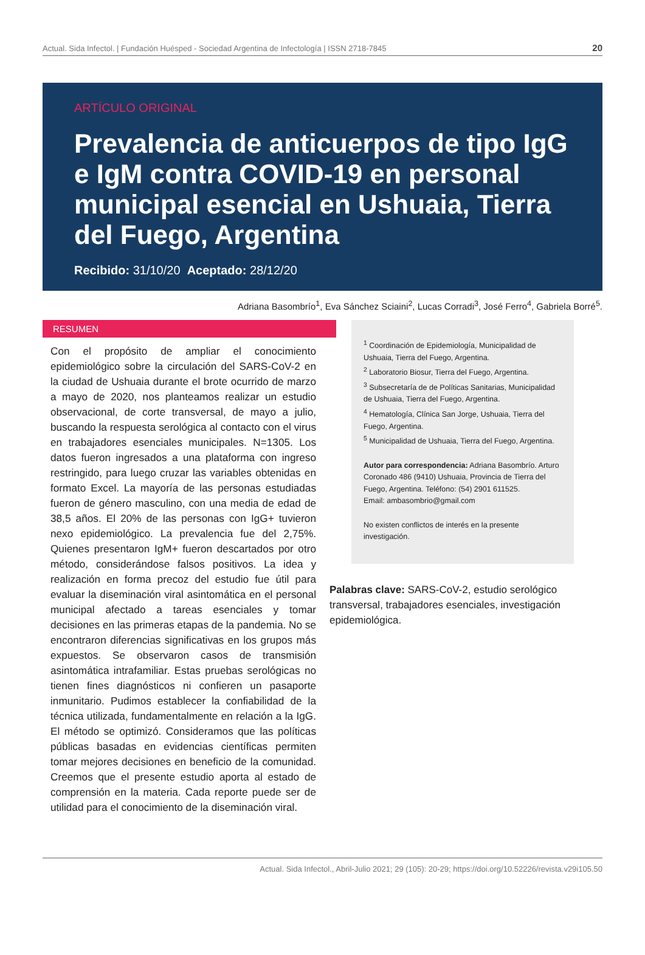Actual. Sida Infectol. | Fundación Huésped - Sociedad Argentina de Infectología | ISSN 2718-7845 20
ARTÍCULO ORIGINAL
Prevalencia de anticuerpos de tipo IgG e IgM contra COVID-19 en personal municipal esencial en Ushuaia, Tierra del Fuego, Argentina
Recibido: 31/10/20 Aceptado: 28/12/20
Adriana Basombrío<sup>1</sup>, Eva Sánchez Sciaini<sup>2</sup>, Lucas Corradi<sup>3</sup>, José Ferro<sup>4</sup>, Gabriela Borré<sup>5</sup>.
RESUMEN
Con el propósito de ampliar el conocimiento epidemiológico sobre la circulación del SARS-CoV-2 en la ciudad de Ushuaia durante el brote ocurrido de marzo a mayo de 2020, nos planteamos realizar un estudio observacional, de corte transversal, de mayo a julio, buscando la respuesta serológica al contacto con el virus en trabajadores esenciales municipales. N=1305. Los datos fueron ingresados a una plataforma con ingreso restringido, para luego cruzar las variables obtenidas en formato Excel. La mayoría de las personas estudiadas fueron de género masculino, con una media de edad de 38,5 años. El 20% de las personas con IgG+ tuvieron nexo epidemiológico. La prevalencia fue del 2,75%. Quienes presentaron IgM+ fueron descartados por otro método, considerándose falsos positivos. La idea y realización en forma precoz del estudio fue útil para evaluar la diseminación viral asintomática en el personal municipal afectado a tareas esenciales y tomar decisiones en las primeras etapas de la pandemia. No se encontraron diferencias significativas en los grupos más expuestos. Se observaron casos de transmisión asintomática intrafamiliar. Estas pruebas serológicas no tienen fines diagnósticos ni confieren un pasaporte inmunitario. Pudimos establecer la confiabilidad de la técnica utilizada, fundamentalmente en relación a la IgG. El método se optimizó. Consideramos que las políticas públicas basadas en evidencias científicas permiten tomar mejores decisiones en beneficio de la comunidad. Creemos que el presente estudio aporta al estado de comprensión en la materia. Cada reporte puede ser de utilidad para el conocimiento de la diseminación viral.
<sup>1</sup> Coordinación de Epidemiología, Municipalidad de Ushuaia, Tierra del Fuego, Argentina.
<sup>2</sup> Laboratorio Biosur, Tierra del Fuego, Argentina.
<sup>3</sup> Subsecretaría de de Políticas Sanitarias, Municipalidad de Ushuaia, Tierra del Fuego, Argentina.
<sup>4</sup> Hematología, Clínica San Jorge, Ushuaia, Tierra del Fuego, Argentina.
<sup>5</sup> Municipalidad de Ushuaia, Tierra del Fuego, Argentina.
Autor para correspondencia: Adriana Basombrío. Arturo Coronado 486 (9410) Ushuaia, Provincia de Tierra del Fuego, Argentina. Teléfono: (54) 2901 611525.
Email: ambasombrio@gmail.com
No existen conflictos de interés en la presente investigación.
Palabras clave: SARS-CoV-2, estudio serológico transversal, trabajadores esenciales, investigación epidemiológica.
Actual. Sida Infectol., Abril-Julio 2021; 29 (105): 20-29; https://doi.org/10.52226/revista.v29i105.50